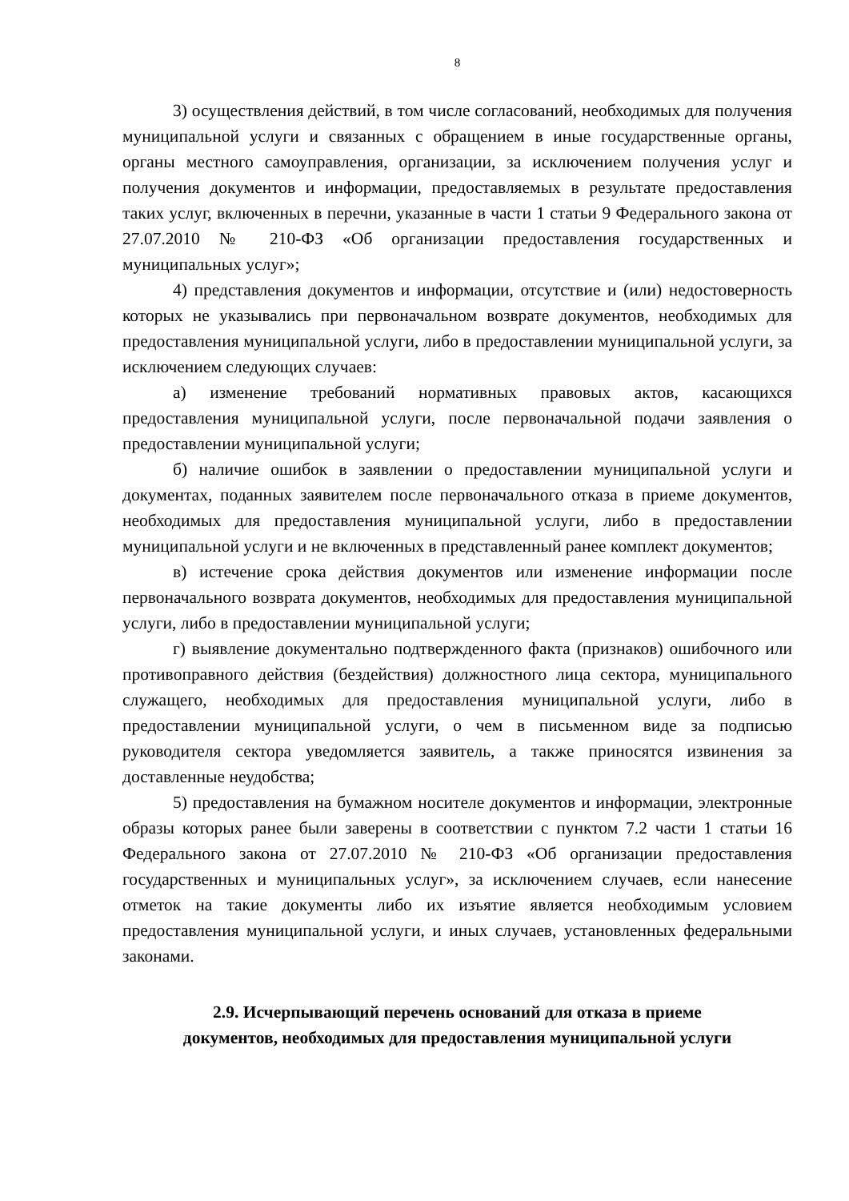8
3) осуществления действий, в том числе согласований, необходимых для получения муниципальной услуги и связанных с обращением в иные государственные органы, органы местного самоуправления, организации, за исключением получения услуг и получения документов и информации, предоставляемых в результате предоставления таких услуг, включенных в перечни, указанные в части 1 статьи 9 Федерального закона от 27.07.2010 № 210-ФЗ «Об организации предоставления государственных и муниципальных услуг»;
4) представления документов и информации, отсутствие и (или) недостоверность которых не указывались при первоначальном возврате документов, необходимых для предоставления муниципальной услуги, либо в предоставлении муниципальной услуги, за исключением следующих случаев:
а) изменение требований нормативных правовых актов, касающихся предоставления муниципальной услуги, после первоначальной подачи заявления о предоставлении муниципальной услуги;
б) наличие ошибок в заявлении о предоставлении муниципальной услуги и документах, поданных заявителем после первоначального отказа в приеме документов, необходимых для предоставления муниципальной услуги, либо в предоставлении муниципальной услуги и не включенных в представленный ранее комплект документов;
в) истечение срока действия документов или изменение информации после первоначального возврата документов, необходимых для предоставления муниципальной услуги, либо в предоставлении муниципальной услуги;
г) выявление документально подтвержденного факта (признаков) ошибочного или противоправного действия (бездействия) должностного лица сектора, муниципального служащего, необходимых для предоставления муниципальной услуги, либо в предоставлении муниципальной услуги, о чем в письменном виде за подписью руководителя сектора уведомляется заявитель, а также приносятся извинения за доставленные неудобства;
5) предоставления на бумажном носителе документов и информации, электронные образы которых ранее были заверены в соответствии с пунктом 7.2 части 1 статьи 16 Федерального закона от 27.07.2010 № 210-ФЗ «Об организации предоставления государственных и муниципальных услуг», за исключением случаев, если нанесение отметок на такие документы либо их изъятие является необходимым условием предоставления муниципальной услуги, и иных случаев, установленных федеральными законами.
2.9. Исчерпывающий перечень оснований для отказа в приеме
документов, необходимых для предоставления муниципальной услуги